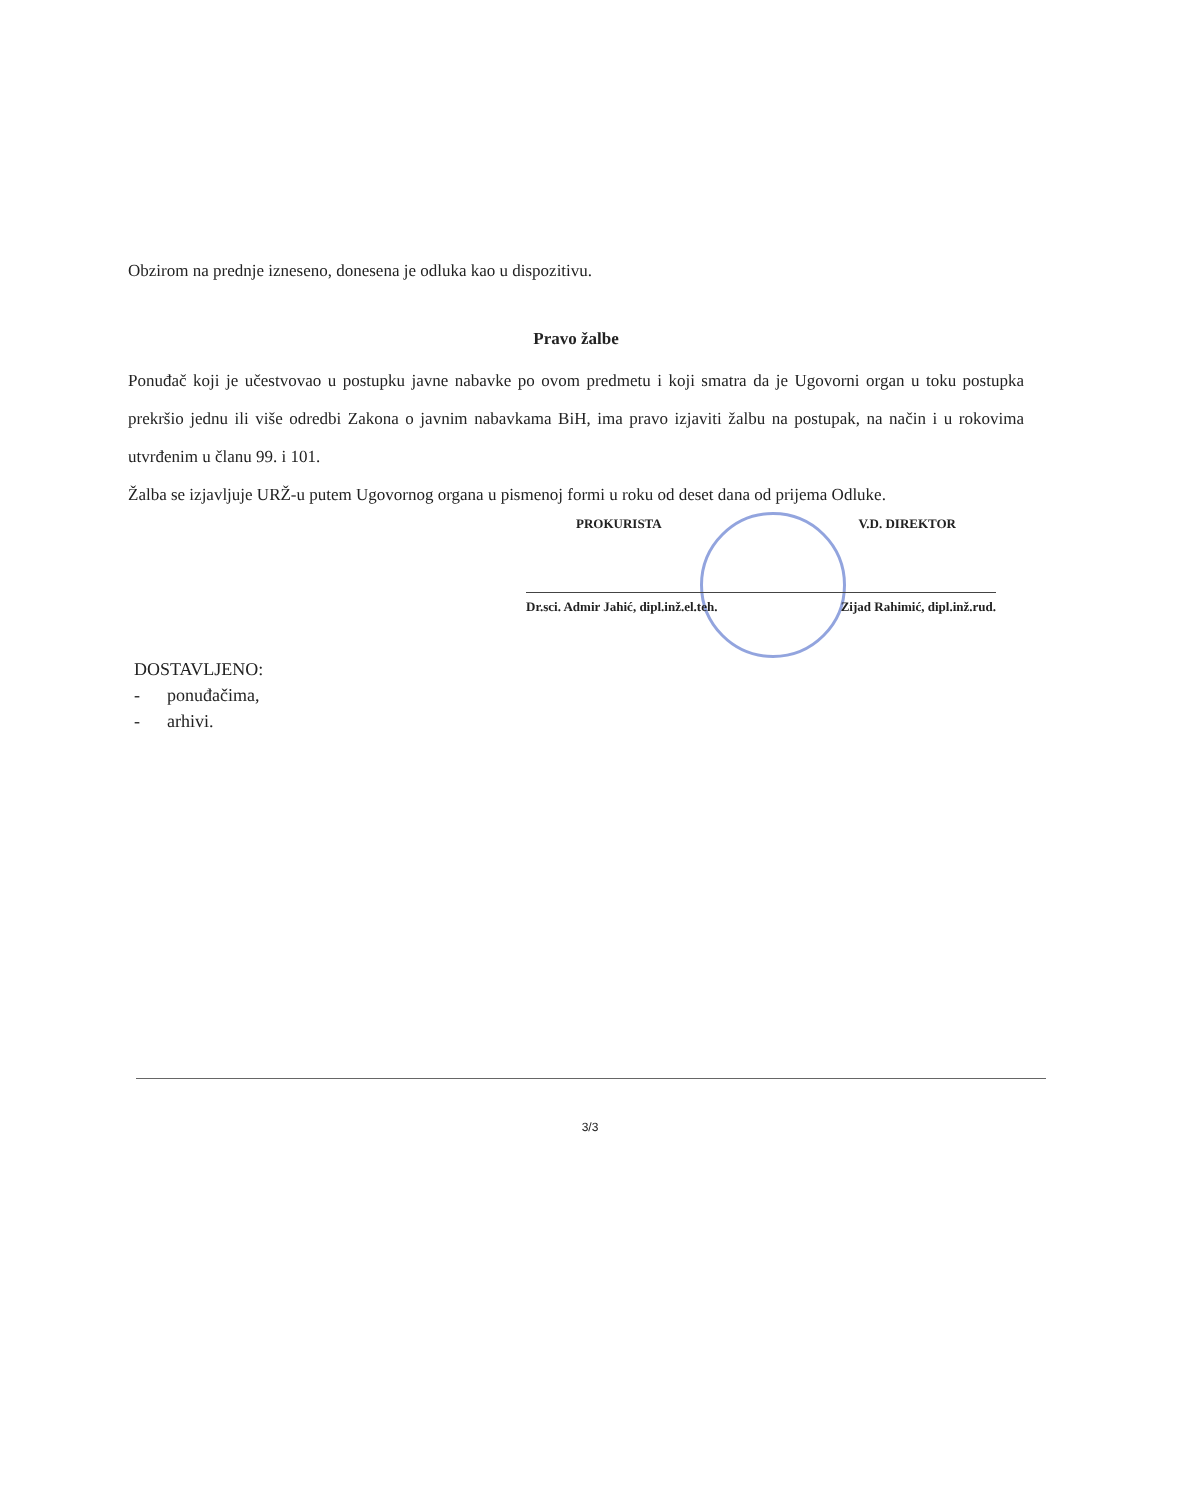Obzirom na prednje izneseno, donesena je odluka kao u dispozitivu.
Pravo žalbe
Ponuđač koji je učestvovao u postupku javne nabavke po ovom predmetu i koji smatra da je Ugovorni organ u toku postupka prekršio jednu ili više odredbi Zakona o javnim nabavkama BiH, ima pravo izjaviti žalbu na postupak, na način i u rokovima utvrđenim u članu 99. i 101.
Žalba se izjavljuje URŽ-u putem Ugovornog organa u pismenoj formi u roku od deset dana od prijema Odluke.
PROKURISTA V.D. DIREKTOR
Dr.sci. Admir Jahić, dipl.inž.el.teh. Zijad Rahimić, dipl.inž.rud.
DOSTAVLJENO:
- ponuđačima,
- arhivi.
3/3